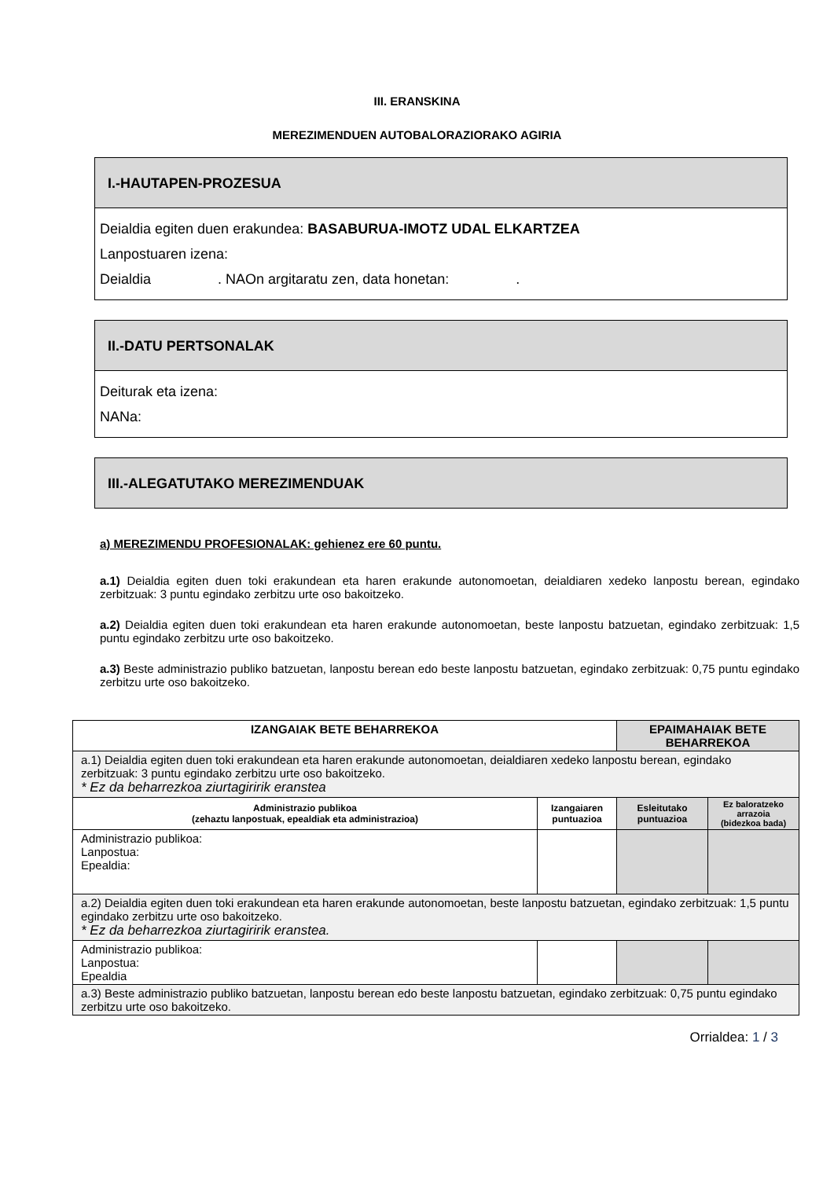III. ERANSKINA
MEREZIMENDUEN AUTOBALORAZIORAKO AGIRIA
I.-HAUTAPEN-PROZESUA
Deialdia egiten duen erakundea: BASABURUA-IMOTZ UDAL ELKARTZEA
Lanpostuaren izena:
Deialdia . NAOn argitaratu zen, data honetan: .
II.-DATU PERTSONALAK
Deiturak eta izena:
NANa:
III.-ALEGATUTAKO MEREZIMENDUAK
a) MEREZIMENDU PROFESIONALAK: gehienez ere 60 puntu.
a.1) Deialdia egiten duen toki erakundean eta haren erakunde autonomoetan, deialdiaren xedeko lanpostu berean, egindako zerbitzuak: 3 puntu egindako zerbitzu urte oso bakoitzeko.
a.2) Deialdia egiten duen toki erakundean eta haren erakunde autonomoetan, beste lanpostu batzuetan, egindako zerbitzuak: 1,5 puntu egindako zerbitzu urte oso bakoitzeko.
a.3) Beste administrazio publiko batzuetan, lanpostu berean edo beste lanpostu batzuetan, egindako zerbitzuak: 0,75 puntu egindako zerbitzu urte oso bakoitzeko.
| IZANGAIAK BETE BEHARREKOA | | EPAIMAHAIAK BETE BEHARREKOA | |
| --- | --- | --- | --- |
| a.1) Deialdia egiten duen toki erakundean eta haren erakunde autonomoetan, deialdiaren xedeko lanpostu berean, egindako zerbitzuak: 3 puntu egindako zerbitzu urte oso bakoitzeko. * Ez da beharrezkoa ziurtagiririk eranstea | | | |
| Administrazio publikoa (zehaztu lanpostuak, epealdiak eta administrazioa) | Izangaiaren puntuazioa | Esleitutako puntuazioa | Ez baloratzeko arrazoia (bidezkoa bada) |
| Administrazio publikoa: Lanpostua: Epealdia: | | | |
| a.2) Deialdia egiten duen toki erakundean eta haren erakunde autonomoetan, beste lanpostu batzuetan, egindako zerbitzuak: 1,5 puntu egindako zerbitzu urte oso bakoitzeko. * Ez da beharrezkoa ziurtagiririk eranstea. | | | |
| Administrazio publikoa: Lanpostua: Epealdia | | | |
| a.3) Beste administrazio publiko batzuetan, lanpostu berean edo beste lanpostu batzuetan, egindako zerbitzuak: 0,75 puntu egindako zerbitzu urte oso bakoitzeko. | | | |
Orrialdea: 1 / 3